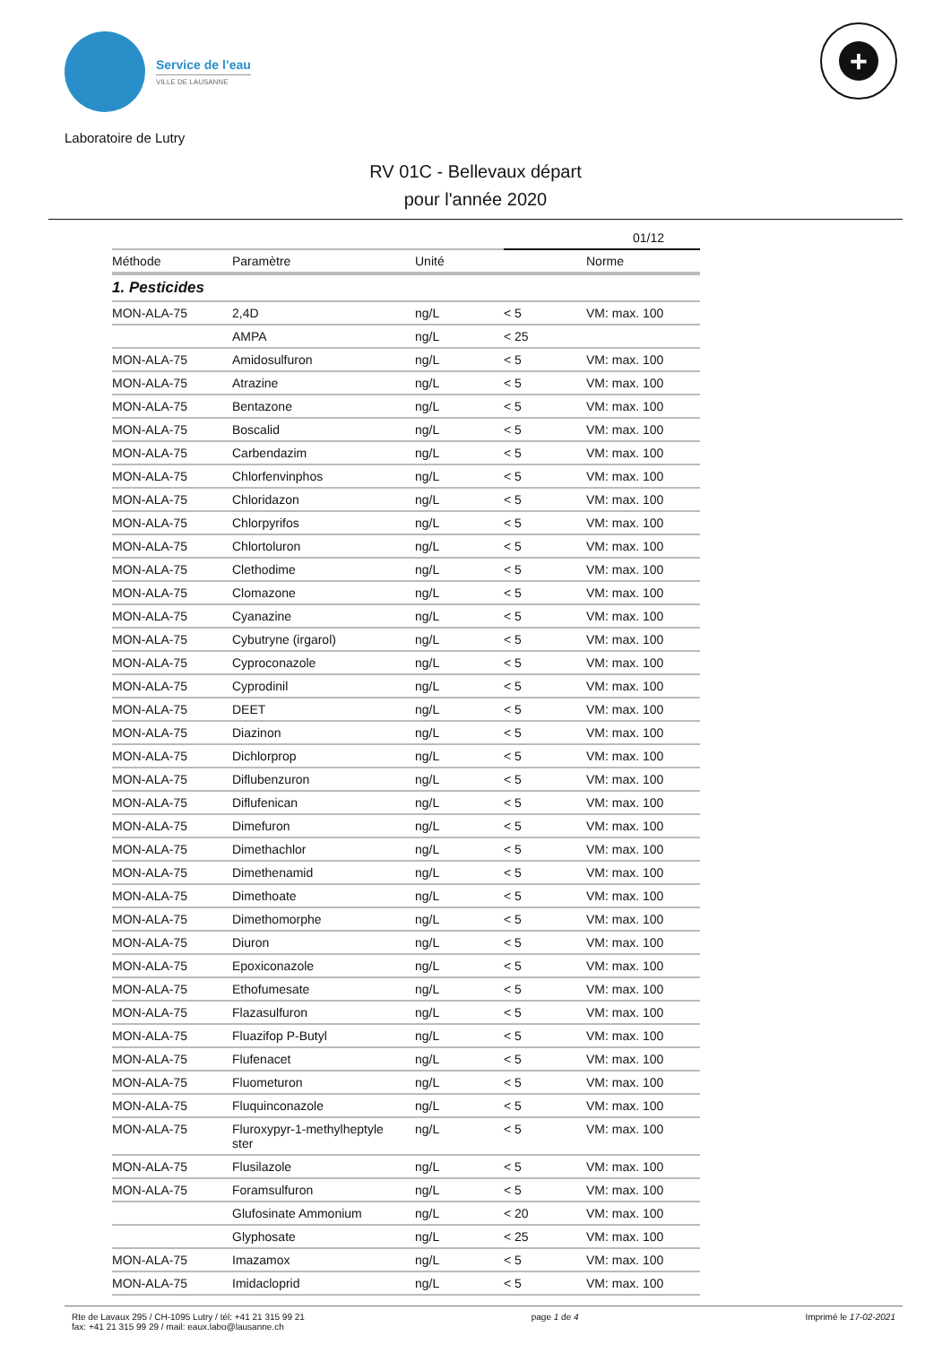Service de l’eau
VILLE DE LAUSANNE
+
Laboratoire de Lutry
RV 01C - Bellevaux départ
pour l'année 2020
| | | | 01/12 | |
| --- | --- | --- | --- | --- |
| Méthode | Paramètre | Unité | | Norme |
| 1. Pesticides | | | | |
| MON-ALA-75 | 2,4D | ng/L | < 5 | VM: max. 100 |
| | AMPA | ng/L | < 25 | |
| MON-ALA-75 | Amidosulfuron | ng/L | < 5 | VM: max. 100 |
| MON-ALA-75 | Atrazine | ng/L | < 5 | VM: max. 100 |
| MON-ALA-75 | Bentazone | ng/L | < 5 | VM: max. 100 |
| MON-ALA-75 | Boscalid | ng/L | < 5 | VM: max. 100 |
| MON-ALA-75 | Carbendazim | ng/L | < 5 | VM: max. 100 |
| MON-ALA-75 | Chlorfenvinphos | ng/L | < 5 | VM: max. 100 |
| MON-ALA-75 | Chloridazon | ng/L | < 5 | VM: max. 100 |
| MON-ALA-75 | Chlorpyrifos | ng/L | < 5 | VM: max. 100 |
| MON-ALA-75 | Chlortoluron | ng/L | < 5 | VM: max. 100 |
| MON-ALA-75 | Clethodime | ng/L | < 5 | VM: max. 100 |
| MON-ALA-75 | Clomazone | ng/L | < 5 | VM: max. 100 |
| MON-ALA-75 | Cyanazine | ng/L | < 5 | VM: max. 100 |
| MON-ALA-75 | Cybutryne (irgarol) | ng/L | < 5 | VM: max. 100 |
| MON-ALA-75 | Cyproconazole | ng/L | < 5 | VM: max. 100 |
| MON-ALA-75 | Cyprodinil | ng/L | < 5 | VM: max. 100 |
| MON-ALA-75 | DEET | ng/L | < 5 | VM: max. 100 |
| MON-ALA-75 | Diazinon | ng/L | < 5 | VM: max. 100 |
| MON-ALA-75 | Dichlorprop | ng/L | < 5 | VM: max. 100 |
| MON-ALA-75 | Diflubenzuron | ng/L | < 5 | VM: max. 100 |
| MON-ALA-75 | Diflufenican | ng/L | < 5 | VM: max. 100 |
| MON-ALA-75 | Dimefuron | ng/L | < 5 | VM: max. 100 |
| MON-ALA-75 | Dimethachlor | ng/L | < 5 | VM: max. 100 |
| MON-ALA-75 | Dimethenamid | ng/L | < 5 | VM: max. 100 |
| MON-ALA-75 | Dimethoate | ng/L | < 5 | VM: max. 100 |
| MON-ALA-75 | Dimethomorphe | ng/L | < 5 | VM: max. 100 |
| MON-ALA-75 | Diuron | ng/L | < 5 | VM: max. 100 |
| MON-ALA-75 | Epoxiconazole | ng/L | < 5 | VM: max. 100 |
| MON-ALA-75 | Ethofumesate | ng/L | < 5 | VM: max. 100 |
| MON-ALA-75 | Flazasulfuron | ng/L | < 5 | VM: max. 100 |
| MON-ALA-75 | Fluazifop P-Butyl | ng/L | < 5 | VM: max. 100 |
| MON-ALA-75 | Flufenacet | ng/L | < 5 | VM: max. 100 |
| MON-ALA-75 | Fluometuron | ng/L | < 5 | VM: max. 100 |
| MON-ALA-75 | Fluquinconazole | ng/L | < 5 | VM: max. 100 |
| MON-ALA-75 | Fluroxypyr-1-methylheptyle ster | ng/L | < 5 | VM: max. 100 |
| MON-ALA-75 | Flusilazole | ng/L | < 5 | VM: max. 100 |
| MON-ALA-75 | Foramsulfuron | ng/L | < 5 | VM: max. 100 |
| | Glufosinate Ammonium | ng/L | < 20 | VM: max. 100 |
| | Glyphosate | ng/L | < 25 | VM: max. 100 |
| MON-ALA-75 | Imazamox | ng/L | < 5 | VM: max. 100 |
| MON-ALA-75 | Imidacloprid | ng/L | < 5 | VM: max. 100 |
Rte de Lavaux 295 / CH-1095 Lutry / tél: +41 21 315 99 21
fax: +41 21 315 99 29 / mail: eaux.labo@lausanne.ch
page 1 de 4 Imprimé le 17-02-2021